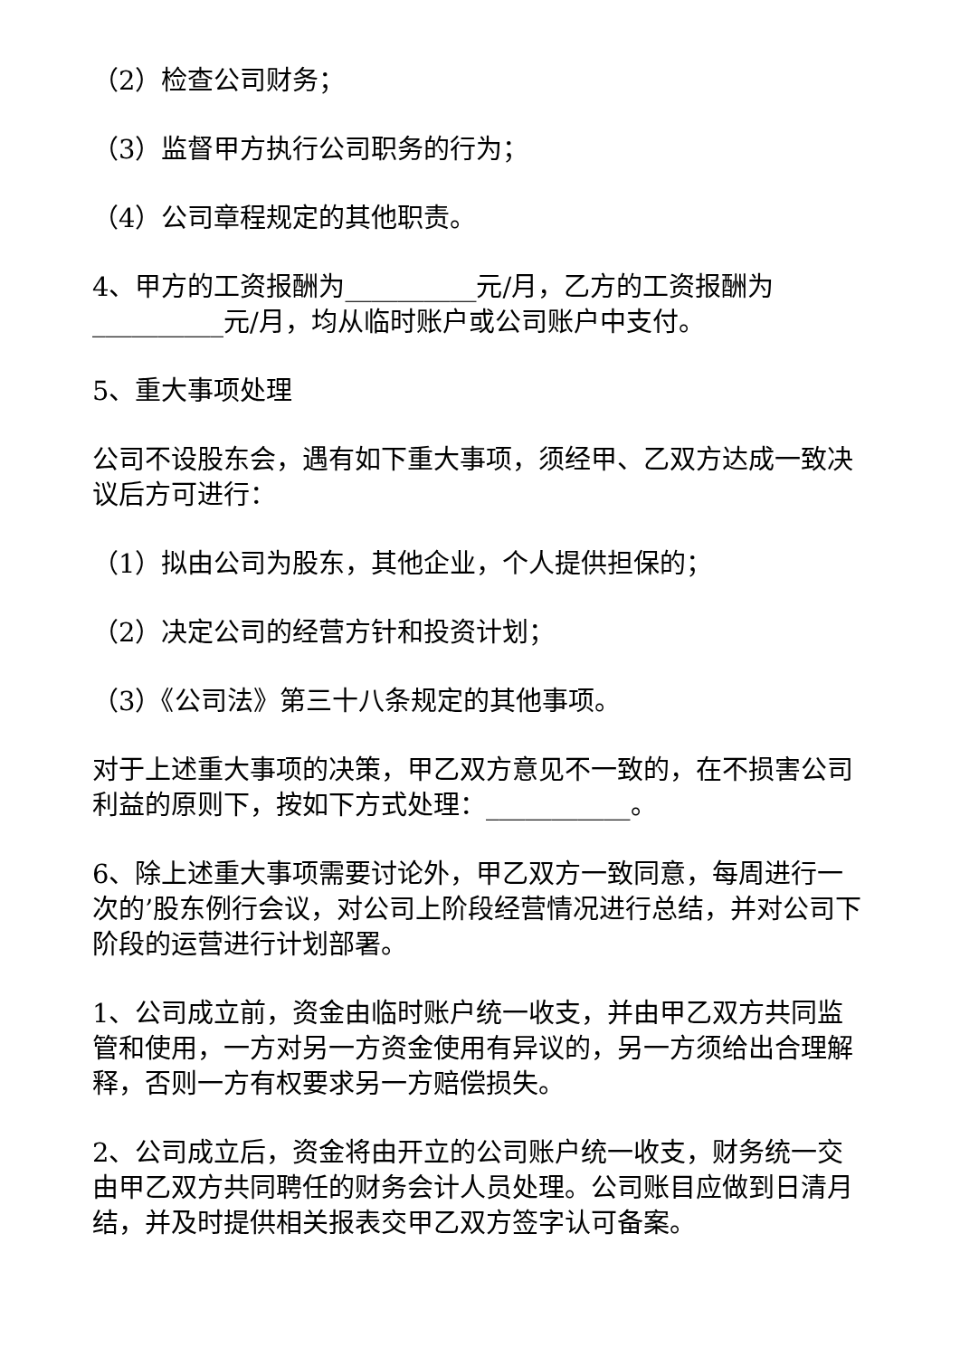（2）检查公司财务；
（3）监督甲方执行公司职务的行为；
（4）公司章程规定的其他职责。
4、甲方的工资报酬为__________元/月，乙方的工资报酬为__________元/月，均从临时账户或公司账户中支付。
5、重大事项处理
公司不设股东会，遇有如下重大事项，须经甲、乙双方达成一致决议后方可进行：
（1）拟由公司为股东，其他企业，个人提供担保的；
（2）决定公司的经营方针和投资计划；
（3）《公司法》第三十八条规定的其他事项。
对于上述重大事项的决策，甲乙双方意见不一致的，在不损害公司利益的原则下，按如下方式处理：___________。
6、除上述重大事项需要讨论外，甲乙双方一致同意，每周进行一次的’股东例行会议，对公司上阶段经营情况进行总结，并对公司下阶段的运营进行计划部署。
1、公司成立前，资金由临时账户统一收支，并由甲乙双方共同监管和使用，一方对另一方资金使用有异议的，另一方须给出合理解释，否则一方有权要求另一方赔偿损失。
2、公司成立后，资金将由开立的公司账户统一收支，财务统一交由甲乙双方共同聘任的财务会计人员处理。公司账目应做到日清月结，并及时提供相关报表交甲乙双方签字认可备案。